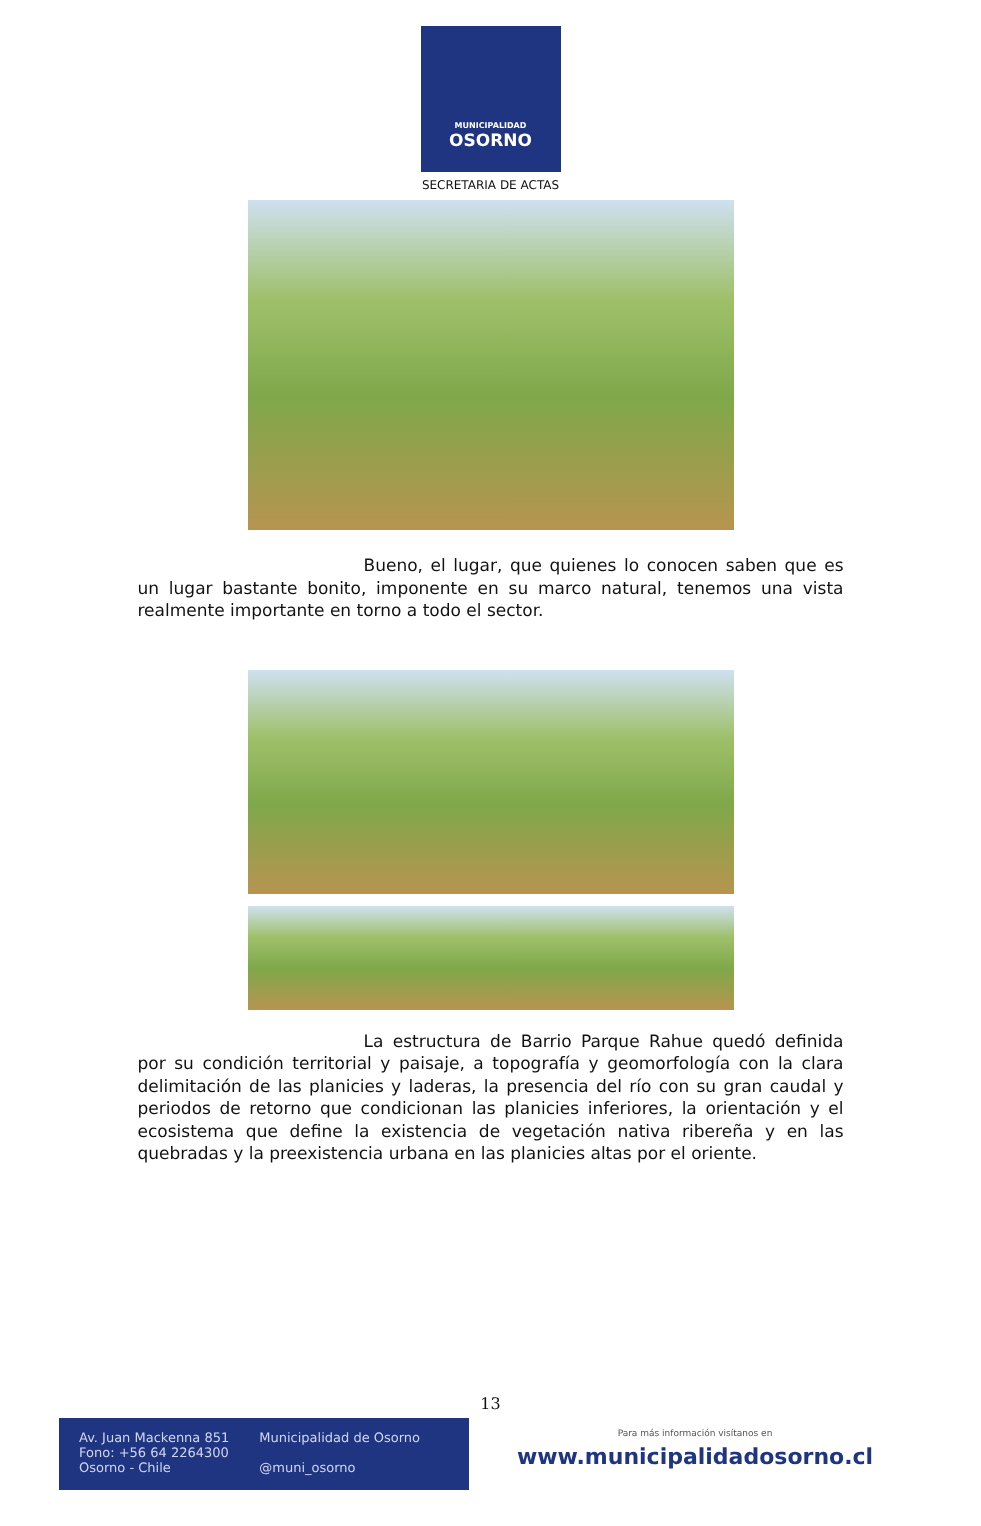MUNICIPALIDAD
OSORNO
SECRETARIA DE ACTAS
Bueno, el lugar, que quienes lo conocen saben que es un lugar bastante bonito, imponente en su marco natural, tenemos una vista realmente importante en torno a todo el sector.
La estructura de Barrio Parque Rahue quedó definida por su condición territorial y paisaje, a topografía y geomorfología con la clara delimitación de las planicies y laderas, la presencia del río con su gran caudal y periodos de retorno que condicionan las planicies inferiores, la orientación y el ecosistema que define la existencia de vegetación nativa ribereña y en las quebradas y la preexistencia urbana en las planicies altas por el oriente.
13
Av. Juan Mackenna 851
Fono: +56 64 2264300
Osorno - Chile
Municipalidad de Osorno
@muni_osorno
Para más información visítanos en
www.municipalidadosorno.cl